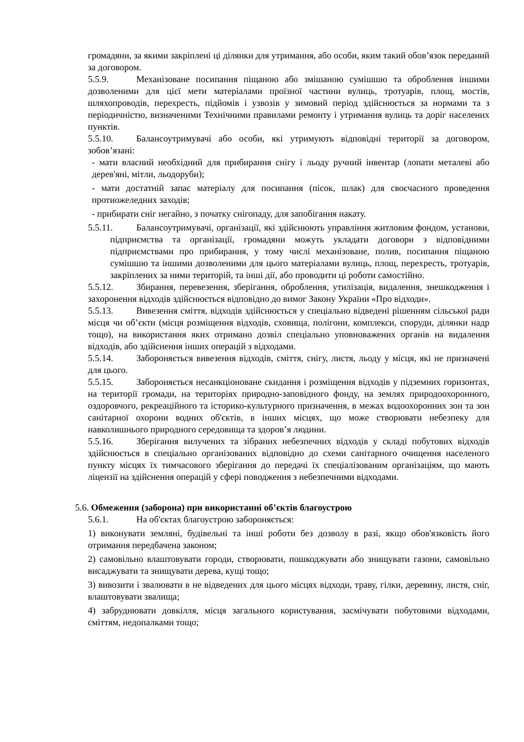громадяни, за якими закріплені ці ділянки для утримання, або особи, яким такий обов’язок переданий за договором.
5.5.9. Механізоване посипання піщаною або змішаною сумішшю та оброблення іншими дозволеними для цієї мети матеріалами проїзної частини вулиць, тротуарів, площ, мостів, шляхопроводів, перехресть, підйомів і узвозів у зимовий період здійснюється за нормами та з періодичністю, визначеними Технічними правилами ремонту і утримання вулиць та доріг населених пунктів.
5.5.10. Балансоутримувачі або особи, які утримують відповідні території за договором, зобов’язані:
- мати власний необхідний для прибирання снігу і льоду ручний інвентар (лопати металеві або дерев'яні, мітли, льодоруби);
- мати достатній запас матеріалу для посипання (пісок, шлак) для своєчасного проведення протиожеледних заходів;
- прибирати сніг негайно, з початку снігопаду, для запобігання накату.
5.5.11. Балансоутримувачі, організації, які здійснюють управління житловим фондом, установи, підприємства та організації, громадяни можуть укладати договори з відповідними підприємствами про прибирання, у тому числі механізоване, полив, посипання піщаною сумішшю та іншими дозволеними для цього матеріалами вулиць, площ, перехресть, тротуарів, закріплених за ними територій, та інші дії, або проводити ці роботи самостійно.
5.5.12. Збирання, перевезення, зберігання, оброблення, утилізація, видалення, знешкодження і захоронення відходів здійснюється відповідно до вимог Закону України «Про відходи».
5.5.13. Вивезення сміття, відходів здійснюється у спеціально відведені рішенням сільської ради місця чи об’єкти (місця розміщення відходів, сховища, полігони, комплекси, споруди, ділянки надр тощо), на використання яких отримано дозвіл спеціально уповноважених органів на видалення відходів, або здійснення інших операцій з відходами.
5.5.14. Забороняється вивезення відходів, сміття, снігу, листя, льоду у місця, які не призначені для цього.
5.5.15. Забороняється несанкціоноване скидання і розміщення відходів у підземних горизонтах, на території громади, на територіях природно-заповідного фонду, на землях природоохоронного, оздоровчого, рекреаційного та історико-культурного призначення, в межах водоохоронних зон та зон санітарної охорони водних об'єктів, в інших місцях, що може створювати небезпеку для навколишнього природного середовища та здоров’я людини.
5.5.16. Зберігання вилучених та зібраних небезпечних відходів у складі побутових відходів здійснюється в спеціально організованих відповідно до схеми санітарного очищення населеного пункту місцях їх тимчасового зберігання до передачі їх спеціалізованим організаціям, що мають ліцензії на здійснення операцій у сфері поводження з небезпечними відходами.
5.6. Обмеження (заборона) при використанні об’єктів благоустрою
5.6.1. На об'єктах благоустрою забороняється:
1) виконувати земляні, будівельні та інші роботи без дозволу в разі, якщо обов'язковість його отримання передбачена законом;
2) самовільно влаштовувати городи, створювати, пошкоджувати або знищувати газони, самовільно висаджувати та знищувати дерева, кущі тощо;
3) вивозити і звалювати в не відведених для цього місцях відходи, траву, гілки, деревину, листя, сніг, влаштовувати звалища;
4) забруднювати довкілля, місця загального користування, засмічувати побутовими відходами, сміттям, недопалками тощо;